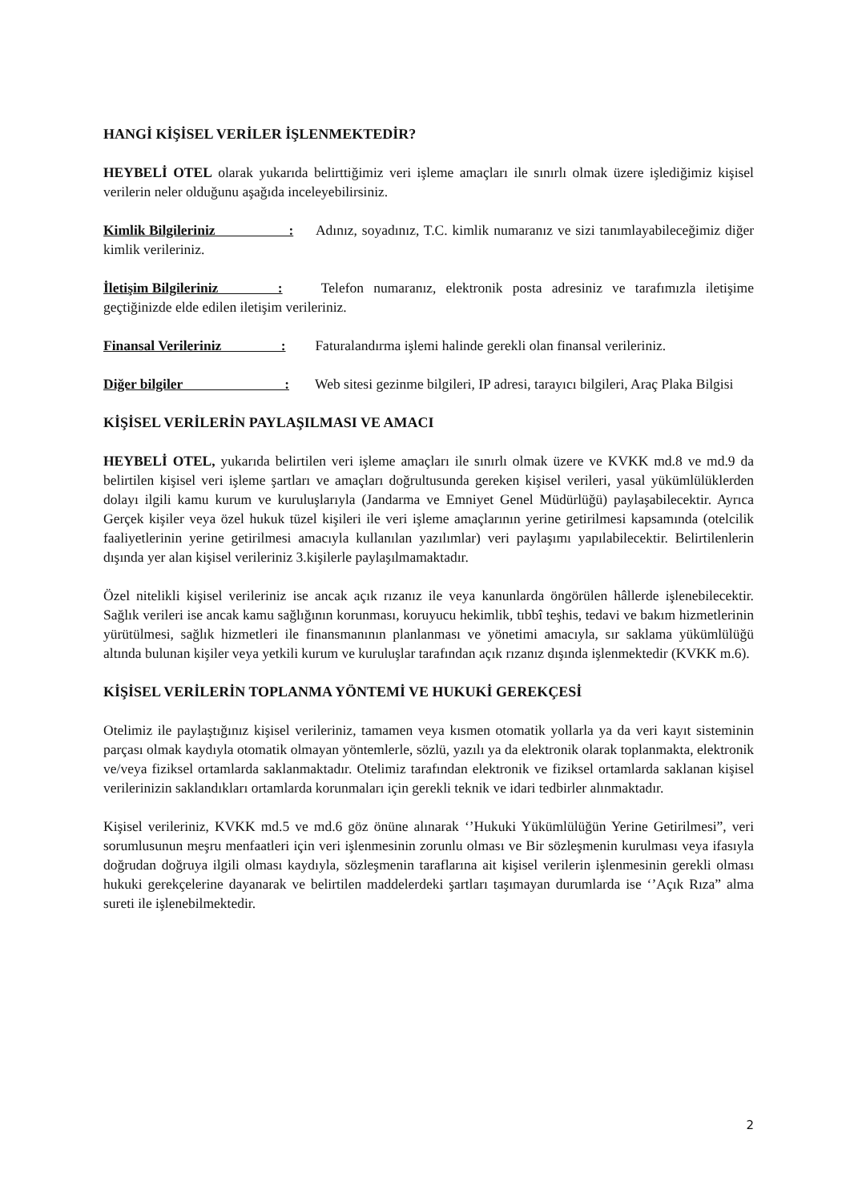HANGİ KİŞİSEL VERİLER İŞLENMEKTEDİR?
HEYBELİ OTEL olarak yukarıda belirttiğimiz veri işleme amaçları ile sınırlı olmak üzere işlediğimiz kişisel verilerin neler olduğunu aşağıda inceleyebilirsiniz.
Kimlik Bilgileriniz : Adınız, soyadınız, T.C. kimlik numaranız ve sizi tanımlayabileceğimiz diğer kimlik verileriniz.
İletişim Bilgileriniz : Telefon numaranız, elektronik posta adresiniz ve tarafımızla iletişime geçtiğinizde elde edilen iletişim verileriniz.
Finansal Verileriniz : Faturalandırma işlemi halinde gerekli olan finansal verileriniz.
Diğer bilgiler : Web sitesi gezinme bilgileri, IP adresi, tarayıcı bilgileri, Araç Plaka Bilgisi
KİŞİSEL VERİLERİN PAYLAŞILMASI VE AMACI
HEYBELİ OTEL, yukarıda belirtilen veri işleme amaçları ile sınırlı olmak üzere ve KVKK md.8 ve md.9 da belirtilen kişisel veri işleme şartları ve amaçları doğrultusunda gereken kişisel verileri, yasal yükümlülüklerden dolayı ilgili kamu kurum ve kuruluşlarıyla (Jandarma ve Emniyet Genel Müdürlüğü) paylaşabilecektir. Ayrıca Gerçek kişiler veya özel hukuk tüzel kişileri ile veri işleme amaçlarının yerine getirilmesi kapsamında (otelcilik faaliyetlerinin yerine getirilmesi amacıyla kullanılan yazılımlar) veri paylaşımı yapılabilecektir. Belirtilenlerin dışında yer alan kişisel verileriniz 3.kişilerle paylaşılmamaktadır.
Özel nitelikli kişisel verileriniz ise ancak açık rızanız ile veya kanunlarda öngörülen hâllerde işlenebilecektir. Sağlık verileri ise ancak kamu sağlığının korunması, koruyucu hekimlik, tıbbî teşhis, tedavi ve bakım hizmetlerinin yürütülmesi, sağlık hizmetleri ile finansmanının planlanması ve yönetimi amacıyla, sır saklama yükümlülüğü altında bulunan kişiler veya yetkili kurum ve kuruluşlar tarafından açık rızanız dışında işlenmektedir (KVKK m.6).
KİŞİSEL VERİLERİN TOPLANMA YÖNTEMİ VE HUKUKİ GEREKÇESİ
Otelimiz ile paylaştığınız kişisel verileriniz, tamamen veya kısmen otomatik yollarla ya da veri kayıt sisteminin parçası olmak kaydıyla otomatik olmayan yöntemlerle, sözlü, yazılı ya da elektronik olarak toplanmakta, elektronik ve/veya fiziksel ortamlarda saklanmaktadır. Otelimiz tarafından elektronik ve fiziksel ortamlarda saklanan kişisel verilerinizin saklandıkları ortamlarda korunmaları için gerekli teknik ve idari tedbirler alınmaktadır.
Kişisel verileriniz, KVKK md.5 ve md.6 göz önüne alınarak ‘’Hukuki Yükümlülüğün Yerine Getirilmesi”, veri sorumlusunun meşru menfaatleri için veri işlenmesinin zorunlu olması ve Bir sözleşmenin kurulması veya ifasıyla doğrudan doğruya ilgili olması kaydıyla, sözleşmenin taraflarına ait kişisel verilerin işlenmesinin gerekli olması hukuki gerekçelerine dayanarak ve belirtilen maddelerdeki şartları taşımayan durumlarda ise ‘’Açık Rıza” alma sureti ile işlenebilmektedir.
2